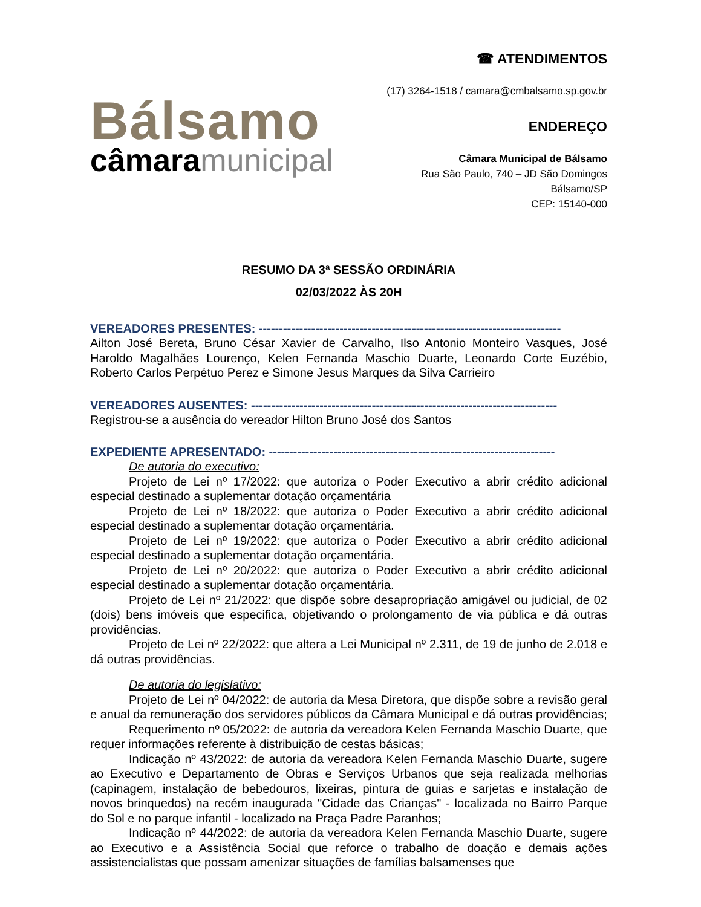Bálsamo
câmaramunicipal
☎ ATENDIMENTOS
(17) 3264-1518 / camara@cmbalsamo.sp.gov.br
ENDEREÇO
Câmara Municipal de Bálsamo
Rua São Paulo, 740 – JD São Domingos
Bálsamo/SP
CEP: 15140-000
RESUMO DA 3ª SESSÃO ORDINÁRIA
02/03/2022 ÀS 20H
VEREADORES PRESENTES: ---------------------------------------------------------------------------
Ailton José Bereta, Bruno César Xavier de Carvalho, Ilso Antonio Monteiro Vasques, José Haroldo Magalhães Lourenço, Kelen Fernanda Maschio Duarte, Leonardo Corte Euzébio, Roberto Carlos Perpétuo Perez e Simone Jesus Marques da Silva Carrieiro
VEREADORES AUSENTES: ----------------------------------------------------------------------------
Registrou-se a ausência do vereador Hilton Bruno José dos Santos
EXPEDIENTE APRESENTADO: -----------------------------------------------------------------------
De autoria do executivo:
Projeto de Lei nº 17/2022: que autoriza o Poder Executivo a abrir crédito adicional especial destinado a suplementar dotação orçamentária
Projeto de Lei nº 18/2022: que autoriza o Poder Executivo a abrir crédito adicional especial destinado a suplementar dotação orçamentária.
Projeto de Lei nº 19/2022: que autoriza o Poder Executivo a abrir crédito adicional especial destinado a suplementar dotação orçamentária.
Projeto de Lei nº 20/2022: que autoriza o Poder Executivo a abrir crédito adicional especial destinado a suplementar dotação orçamentária.
Projeto de Lei nº 21/2022: que dispõe sobre desapropriação amigável ou judicial, de 02 (dois) bens imóveis que especifica, objetivando o prolongamento de via pública e dá outras providências.
Projeto de Lei nº 22/2022: que altera a Lei Municipal nº 2.311, de 19 de junho de 2.018 e dá outras providências.
De autoria do legislativo:
Projeto de Lei nº 04/2022: de autoria da Mesa Diretora, que dispõe sobre a revisão geral e anual da remuneração dos servidores públicos da Câmara Municipal e dá outras providências;
Requerimento nº 05/2022: de autoria da vereadora Kelen Fernanda Maschio Duarte, que requer informações referente à distribuição de cestas básicas;
Indicação nº 43/2022: de autoria da vereadora Kelen Fernanda Maschio Duarte, sugere ao Executivo e Departamento de Obras e Serviços Urbanos que seja realizada melhorias (capinagem, instalação de bebedouros, lixeiras, pintura de guias e sarjetas e instalação de novos brinquedos) na recém inaugurada "Cidade das Crianças" - localizada no Bairro Parque do Sol e no parque infantil - localizado na Praça Padre Paranhos;
Indicação nº 44/2022: de autoria da vereadora Kelen Fernanda Maschio Duarte, sugere ao Executivo e a Assistência Social que reforce o trabalho de doação e demais ações assistencialistas que possam amenizar situações de famílias balsamenses que